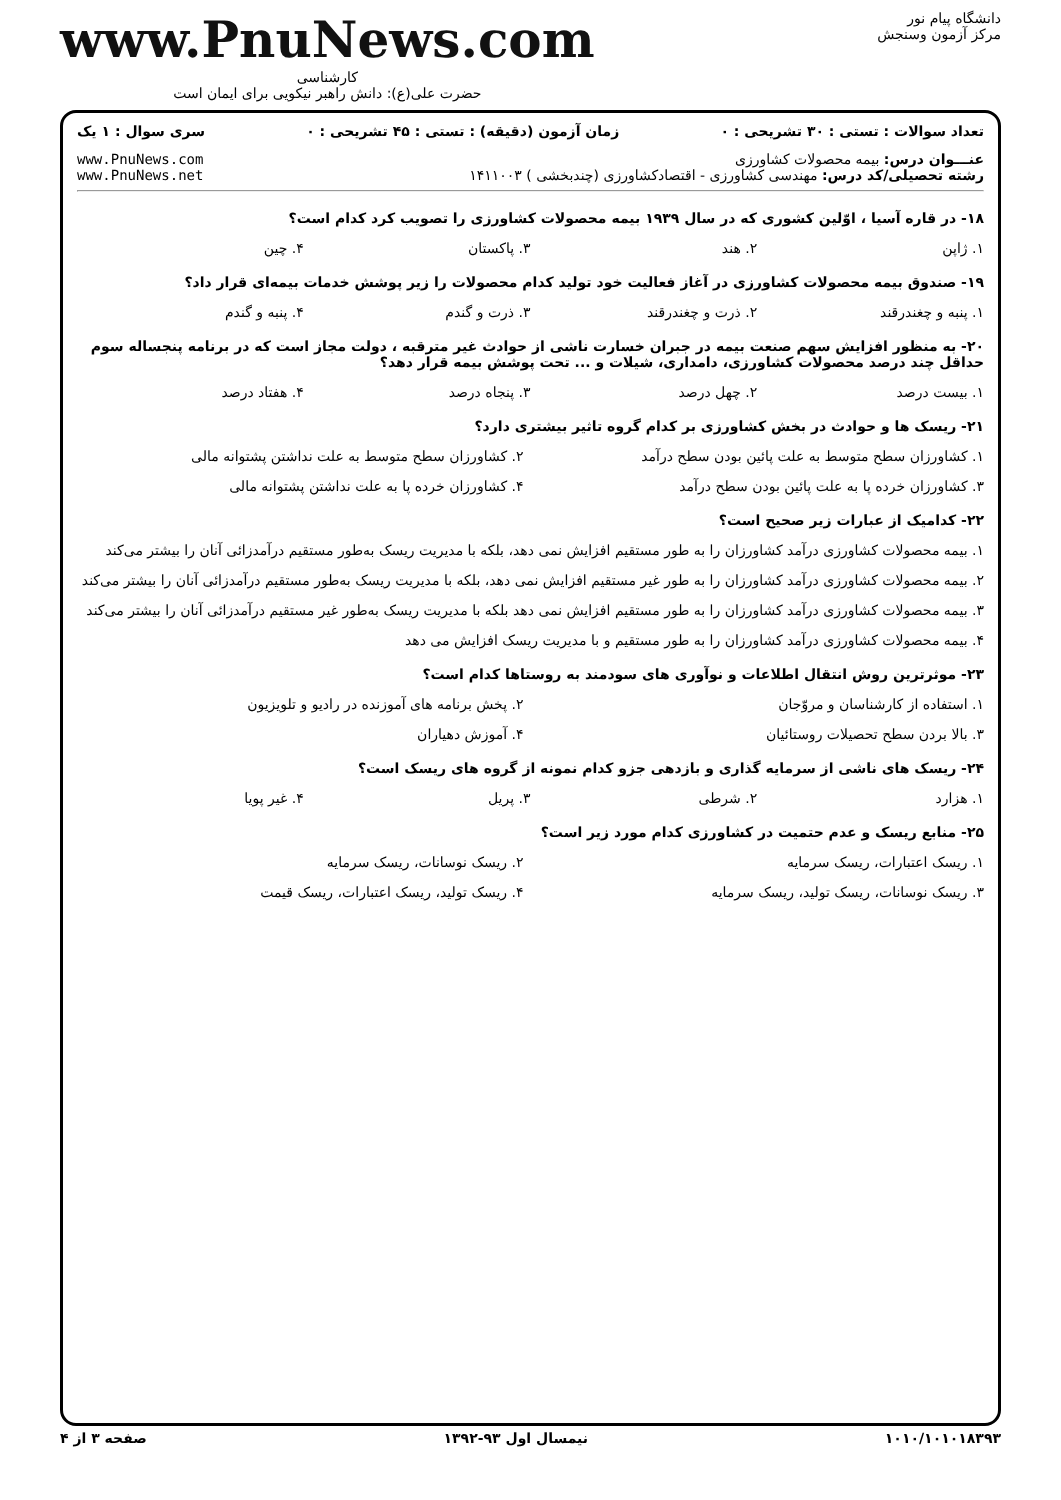دانشگاه پیام نور
مرکز آزمون وسنجش
www.PnuNews.com
کارشناسی
حضرت علی(ع): دانش راهبر نیکویی برای ایمان است
تعداد سوالات : تستی : ۳۰ تشریحی : ۰ زمان آزمون (دقیقه) : تستی : ۴۵ تشریحی : ۰ سری سوال : ۱ یک
عنـــوان درس: بیمه محصولات کشاورزی
رشته تحصیلی/کد درس: مهندسی کشاورزی - اقتصادکشاورزی (چندبخشی ) ۱۴۱۱۰۰۳
www.PnuNews.com
www.PnuNews.net
۱۸- در قاره آسیا ، اوّلین کشوری که در سال ۱۹۳۹ بیمه محصولات کشاورزی را تصویب کرد کدام است؟
۱. ژاپن ۲. هند ۳. پاکستان ۴. چین
۱۹- صندوق بیمه محصولات کشاورزی در آغاز فعالیت خود تولید کدام محصولات را زیر پوشش خدمات بیمه‌ای قرار داد؟
۱. پنبه و چغندرقند ۲. ذرت و چغندرقند ۳. ذرت و گندم ۴. پنبه و گندم
۲۰- به منظور افزایش سهم صنعت بیمه در جبران خسارت ناشی از حوادث غیر مترقبه ، دولت مجاز است که در برنامه پنجساله سوم حداقل چند درصد محصولات کشاورزی، دامداری، شیلات و ... تحت پوشش بیمه قرار دهد؟
۱. بیست درصد ۲. چهل درصد ۳. پنجاه درصد ۴. هفتاد درصد
۲۱- ریسک ها و حوادث در بخش کشاورزی بر کدام گروه تاثیر بیشتری دارد؟
۱. کشاورزان سطح متوسط به علت پائین بودن سطح درآمد
۲. کشاورزان سطح متوسط به علت نداشتن پشتوانه مالی
۳. کشاورزان خرده پا به علت پائین بودن سطح درآمد
۴. کشاورزان خرده پا به علت نداشتن پشتوانه مالی
۲۲- کدامیک از عبارات زیر صحیح است؟
۱. بیمه محصولات کشاورزی درآمد کشاورزان را به طور مستقیم افزایش نمی دهد، بلکه با مدیریت ریسک به‌طور مستقیم درآمدزائی آنان را بیشتر می‌کند
۲. بیمه محصولات کشاورزی درآمد کشاورزان را به طور غیر مستقیم افزایش نمی دهد، بلکه با مدیریت ریسک به‌طور مستقیم درآمدزائی آنان را بیشتر می‌کند
۳. بیمه محصولات کشاورزی درآمد کشاورزان را به طور مستقیم افزایش نمی دهد بلکه با مدیریت ریسک به‌طور غیر مستقیم درآمدزائی آنان را بیشتر می‌کند
۴. بیمه محصولات کشاورزی درآمد کشاورزان را به طور مستقیم و با مدیریت ریسک افزایش می دهد
۲۳- موثرترین روش انتقال اطلاعات و نوآوری های سودمند به روستاها کدام است؟
۱. استفاده از کارشناسان و مروّجان
۲. پخش برنامه های آموزنده در رادیو و تلویزیون
۳. بالا بردن سطح تحصیلات روستائیان
۴. آموزش دهیاران
۲۴- ریسک های ناشی از سرمایه گذاری و بازدهی جزو کدام نمونه از گروه های ریسک است؟
۱. هزارد ۲. شرطی ۳. پریل ۴. غیر پویا
۲۵- منابع ریسک و عدم حتمیت در کشاورزی کدام مورد زیر است؟
۱. ریسک اعتبارات، ریسک سرمایه
۲. ریسک نوسانات، ریسک سرمایه
۳. ریسک نوسانات، ریسک تولید، ریسک سرمایه
۴. ریسک تولید، ریسک اعتبارات، ریسک قیمت
۱۰۱۰/۱۰۱۰۱۸۳۹۳ نیمسال اول ۹۳-۱۳۹۲ صفحه ۳ از ۴